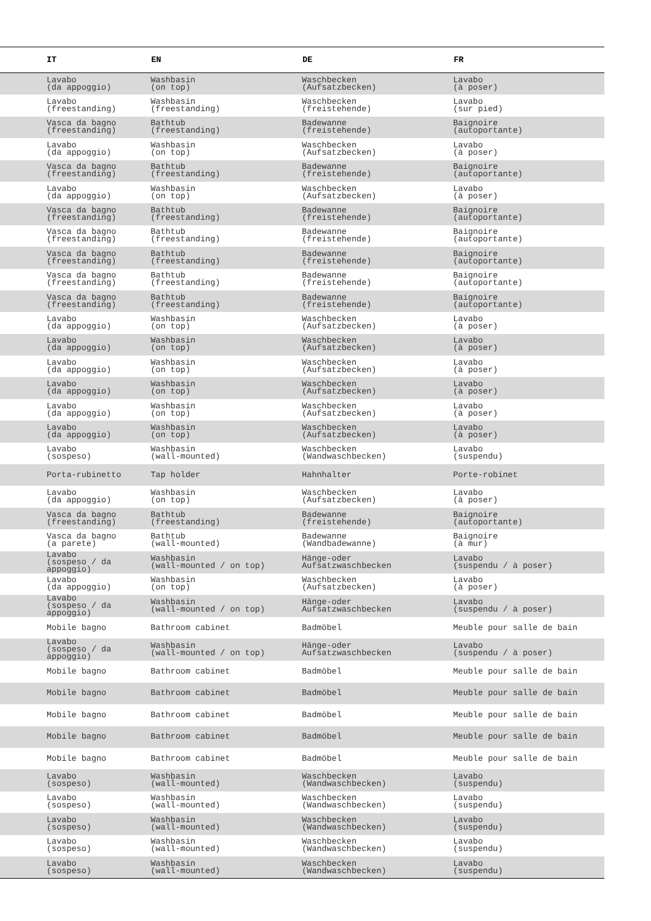| IT | EN | DE | FR |
| --- | --- | --- | --- |
| Lavabo (da appoggio) | Washbasin (on top) | Waschbecken (Aufsatzbecken) | Lavabo (à poser) |
| Lavabo (freestanding) | Washbasin (freestanding) | Waschbecken (freistehende) | Lavabo (sur pied) |
| Vasca da bagno (freestanding) | Bathtub (freestanding) | Badewanne (freistehende) | Baignoire (autoportante) |
| Lavabo (da appoggio) | Washbasin (on top) | Waschbecken (Aufsatzbecken) | Lavabo (à poser) |
| Vasca da bagno (freestanding) | Bathtub (freestanding) | Badewanne (freistehende) | Baignoire (autoportante) |
| Lavabo (da appoggio) | Washbasin (on top) | Waschbecken (Aufsatzbecken) | Lavabo (à poser) |
| Vasca da bagno (freestanding) | Bathtub (freestanding) | Badewanne (freistehende) | Baignoire (autoportante) |
| Vasca da bagno (freestanding) | Bathtub (freestanding) | Badewanne (freistehende) | Baignoire (autoportante) |
| Vasca da bagno (freestanding) | Bathtub (freestanding) | Badewanne (freistehende) | Baignoire (autoportante) |
| Vasca da bagno (freestanding) | Bathtub (freestanding) | Badewanne (freistehende) | Baignoire (autoportante) |
| Vasca da bagno (freestanding) | Bathtub (freestanding) | Badewanne (freistehende) | Baignoire (autoportante) |
| Lavabo (da appoggio) | Washbasin (on top) | Waschbecken (Aufsatzbecken) | Lavabo (à poser) |
| Lavabo (da appoggio) | Washbasin (on top) | Waschbecken (Aufsatzbecken) | Lavabo (à poser) |
| Lavabo (da appoggio) | Washbasin (on top) | Waschbecken (Aufsatzbecken) | Lavabo (à poser) |
| Lavabo (da appoggio) | Washbasin (on top) | Waschbecken (Aufsatzbecken) | Lavabo (à poser) |
| Lavabo (da appoggio) | Washbasin (on top) | Waschbecken (Aufsatzbecken) | Lavabo (à poser) |
| Lavabo (da appoggio) | Washbasin (on top) | Waschbecken (Aufsatzbecken) | Lavabo (à poser) |
| Lavabo (sospeso) | Washbasin (wall-mounted) | Waschbecken (Wandwaschbecken) | Lavabo (suspendu) |
| Porta-rubinetto | Tap holder | Hahnhalter | Porte-robinet |
| Lavabo (da appoggio) | Washbasin (on top) | Waschbecken (Aufsatzbecken) | Lavabo (à poser) |
| Vasca da bagno (freestanding) | Bathtub (freestanding) | Badewanne (freistehende) | Baignoire (autoportante) |
| Vasca da bagno (a parete) | Bathtub (wall-mounted) | Badewanne (Wandbadewanne) | Baignoire (à mur) |
| Lavabo (sospeso / da appoggio) | Washbasin (wall-mounted / on top) | Hänge-oder Aufsatzwaschbecken | Lavabo (suspendu / à poser) |
| Lavabo (da appoggio) | Washbasin (on top) | Waschbecken (Aufsatzbecken) | Lavabo (à poser) |
| Lavabo (sospeso / da appoggio) | Washbasin (wall-mounted / on top) | Hänge-oder Aufsatzwaschbecken | Lavabo (suspendu / à poser) |
| Mobile bagno | Bathroom cabinet | Badmöbel | Meuble pour salle de bain |
| Lavabo (sospeso / da appoggio) | Washbasin (wall-mounted / on top) | Hänge-oder Aufsatzwaschbecken | Lavabo (suspendu / à poser) |
| Mobile bagno | Bathroom cabinet | Badmöbel | Meuble pour salle de bain |
| Mobile bagno | Bathroom cabinet | Badmöbel | Meuble pour salle de bain |
| Mobile bagno | Bathroom cabinet | Badmöbel | Meuble pour salle de bain |
| Mobile bagno | Bathroom cabinet | Badmöbel | Meuble pour salle de bain |
| Mobile bagno | Bathroom cabinet | Badmöbel | Meuble pour salle de bain |
| Lavabo (sospeso) | Washbasin (wall-mounted) | Waschbecken (Wandwaschbecken) | Lavabo (suspendu) |
| Lavabo (sospeso) | Washbasin (wall-mounted) | Waschbecken (Wandwaschbecken) | Lavabo (suspendu) |
| Lavabo (sospeso) | Washbasin (wall-mounted) | Waschbecken (Wandwaschbecken) | Lavabo (suspendu) |
| Lavabo (sospeso) | Washbasin (wall-mounted) | Waschbecken (Wandwaschbecken) | Lavabo (suspendu) |
| Lavabo (sospeso) | Washbasin (wall-mounted) | Waschbecken (Wandwaschbecken) | Lavabo (suspendu) |